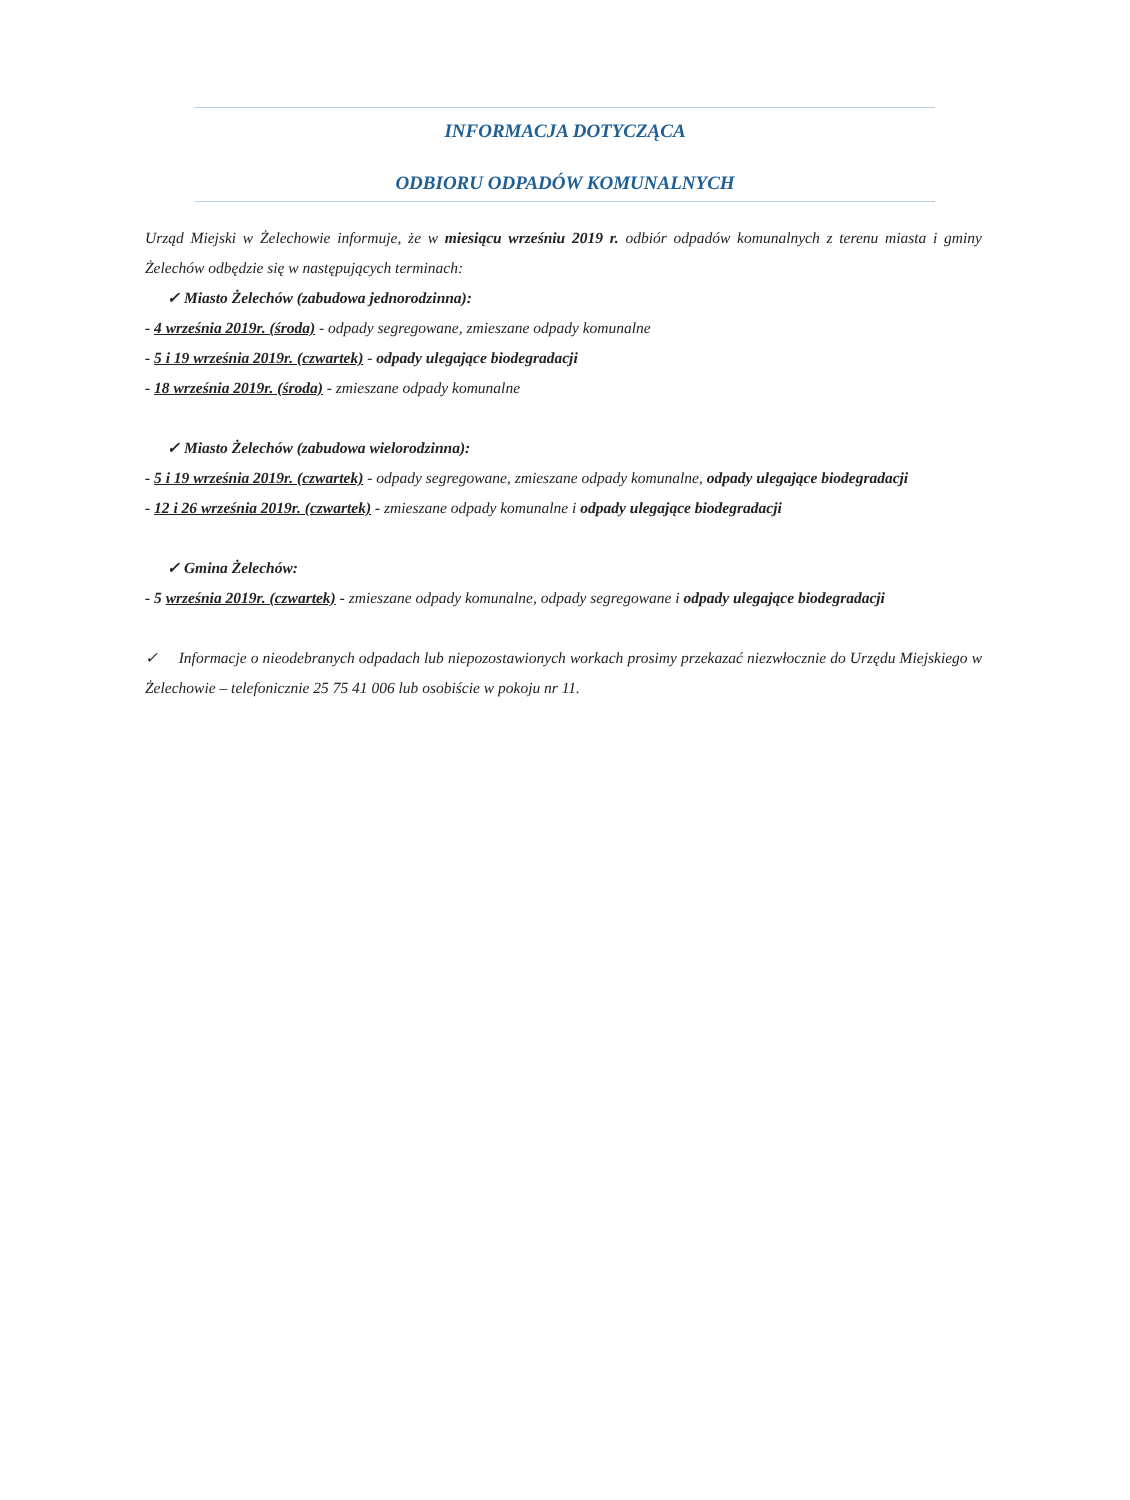INFORMACJA DOTYCZĄCA
ODBIORU ODPADÓW KOMUNALNYCH
Urząd Miejski w Żelechowie informuje, że w miesiącu wrześniu 2019 r. odbiór odpadów komunalnych z terenu miasta i gminy Żelechów odbędzie się w następujących terminach:
✓ Miasto Żelechów (zabudowa jednorodzinna):
- 4 września 2019r. (środa) - odpady segregowane, zmieszane odpady komunalne
- 5 i 19 września 2019r. (czwartek) - odpady ulegające biodegradacji
- 18 września 2019r. (środa) - zmieszane odpady komunalne
✓ Miasto Żelechów (zabudowa wielorodzinna):
- 5 i 19 września 2019r. (czwartek) - odpady segregowane, zmieszane odpady komunalne, odpady ulegające biodegradacji
- 12 i 26 września 2019r. (czwartek) - zmieszane odpady komunalne i odpady ulegające biodegradacji
✓ Gmina Żelechów:
- 5 września 2019r. (czwartek) - zmieszane odpady komunalne, odpady segregowane i odpady ulegające biodegradacji
✓ Informacje o nieodebranych odpadach lub niepozostawionych workach prosimy przekazać niezwłocznie do Urzędu Miejskiego w Żelechowie – telefonicznie 25 75 41 006 lub osobiście w pokoju nr 11.